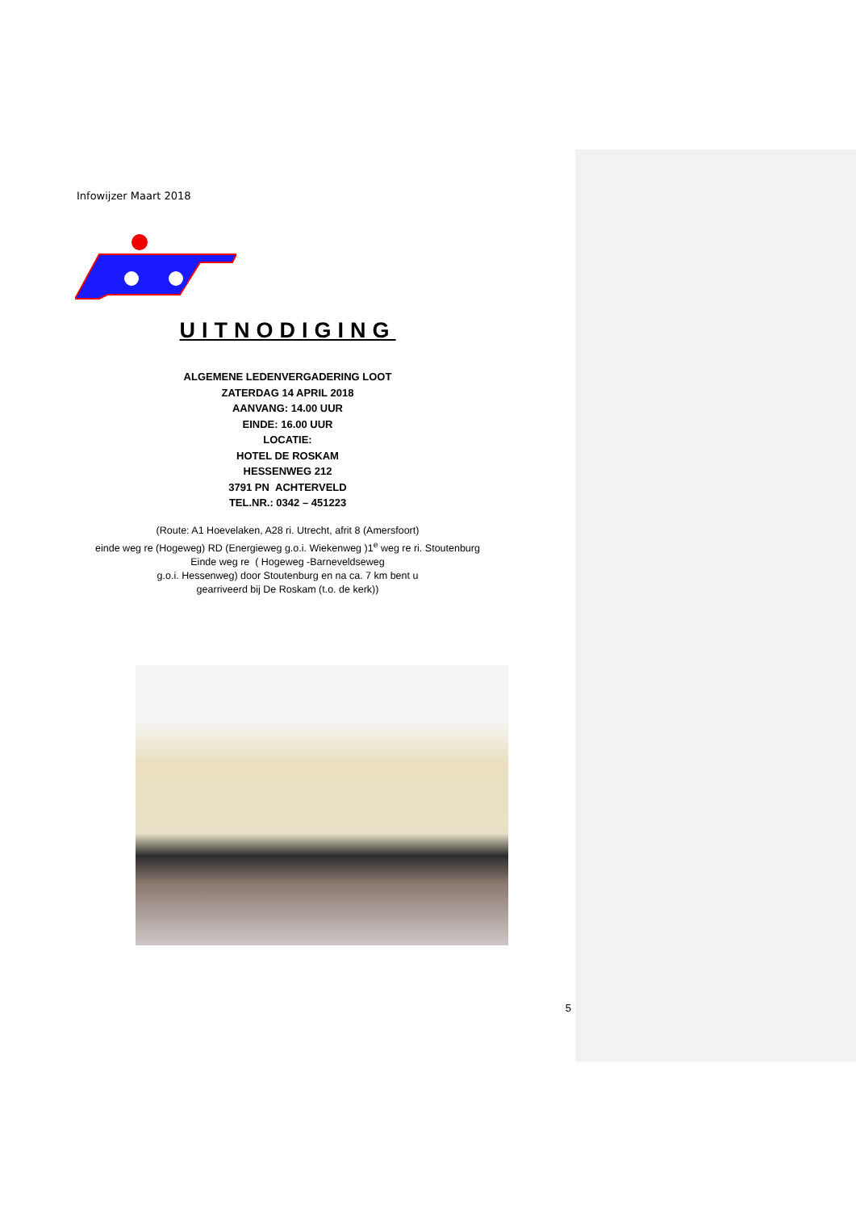Infowijzer Maart 2018
UITNODIGING
ALGEMENE LEDENVERGADERING LOOT
ZATERDAG 14 APRIL 2018
AANVANG: 14.00 UUR
EINDE: 16.00 UUR
LOCATIE:
HOTEL DE ROSKAM
HESSENWEG 212
3791 PN ACHTERVELD
TEL.NR.: 0342 – 451223
(Route: A1 Hoevelaken, A28 ri. Utrecht, afrit 8 (Amersfoort)
einde weg re (Hogeweg) RD (Energieweg g.o.i. Wiekenweg )1<sup>e</sup> weg re ri. Stoutenburg
Einde weg re ( Hogeweg -Barneveldseweg
g.o.i. Hessenweg) door Stoutenburg en na ca. 7 km bent u
gearriveerd bij De Roskam (t.o. de kerk))
5